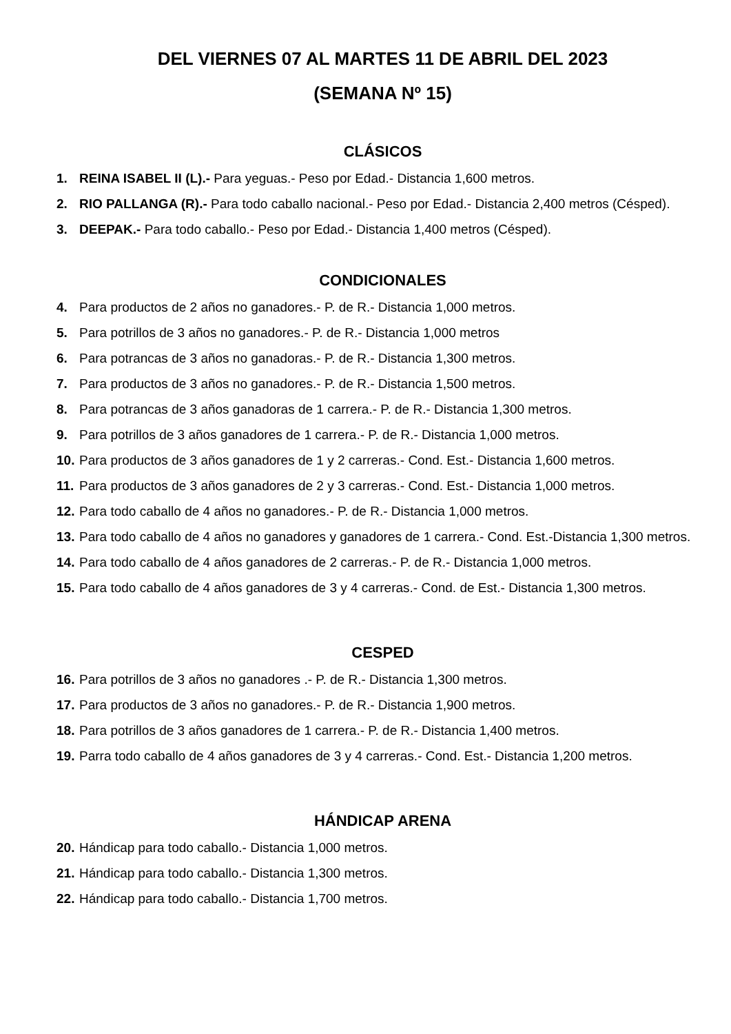DEL VIERNES 07 AL MARTES 11 DE ABRIL DEL 2023
(SEMANA Nº 15)
CLÁSICOS
1. REINA ISABEL II (L).- Para yeguas.- Peso por Edad.- Distancia 1,600 metros.
2. RIO PALLANGA (R).- Para todo caballo nacional.- Peso por Edad.- Distancia 2,400 metros (Césped).
3. DEEPAK.- Para todo caballo.- Peso por Edad.- Distancia 1,400 metros (Césped).
CONDICIONALES
4. Para productos de 2 años no ganadores.- P. de R.- Distancia 1,000 metros.
5. Para potrillos de 3 años no ganadores.- P. de R.- Distancia 1,000 metros
6. Para potrancas de 3 años no ganadoras.- P. de R.- Distancia 1,300 metros.
7. Para productos de 3 años no ganadores.- P. de R.- Distancia 1,500 metros.
8. Para potrancas de 3 años ganadoras de 1 carrera.- P. de R.- Distancia 1,300 metros.
9. Para potrillos de 3 años ganadores de 1 carrera.- P. de R.- Distancia 1,000 metros.
10. Para productos de 3 años ganadores de 1 y 2 carreras.- Cond. Est.- Distancia 1,600 metros.
11. Para productos de 3 años ganadores de 2 y 3 carreras.- Cond. Est.- Distancia 1,000 metros.
12. Para todo caballo de 4 años no ganadores.- P. de R.- Distancia 1,000 metros.
13. Para todo caballo de 4 años no ganadores y ganadores de 1 carrera.- Cond. Est.-Distancia 1,300 metros.
14. Para todo caballo de 4 años ganadores de 2 carreras.- P. de R.- Distancia 1,000 metros.
15. Para todo caballo de 4 años ganadores de 3 y 4 carreras.- Cond. de Est.- Distancia 1,300 metros.
CESPED
16. Para potrillos de 3 años no ganadores .- P. de R.- Distancia 1,300 metros.
17. Para productos de 3 años no ganadores.- P. de R.- Distancia 1,900 metros.
18. Para potrillos de 3 años ganadores de 1 carrera.- P. de R.- Distancia 1,400 metros.
19. Parra todo caballo de 4 años ganadores de 3 y 4 carreras.- Cond. Est.- Distancia 1,200 metros.
HÁNDICAP ARENA
20. Hándicap para todo caballo.- Distancia 1,000 metros.
21. Hándicap para todo caballo.- Distancia 1,300 metros.
22. Hándicap para todo caballo.- Distancia 1,700 metros.